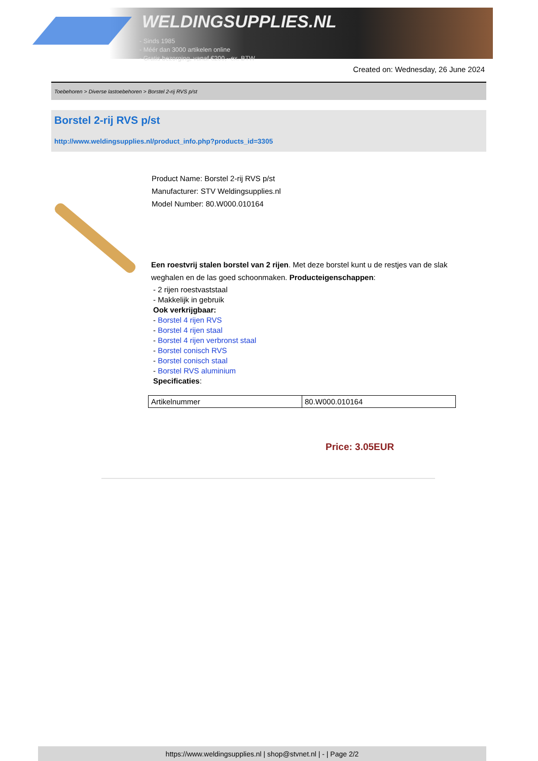WELDINGSUPPLIES.NL
- Sinds 1985
- Méér dan 3000 artikelen online
- Gratis bezorging, vanaf €200,--ex. BTW
Created on: Wednesday, 26 June 2024
Toebehoren > Diverse lastoebehoren > Borstel 2-rij RVS p/st
Borstel 2-rij RVS p/st
http://www.weldingsupplies.nl/product_info.php?products_id=3305
Product Name: Borstel 2-rij RVS p/st
Manufacturer: STV Weldingsupplies.nl
Model Number: 80.W000.010164
Een roestvrij stalen borstel van 2 rijen. Met deze borstel kunt u de restjes van de slak weghalen en de las goed schoonmaken. Producteigenschappen:
- 2 rijen roestvaststaal
- Makkelijk in gebruik
Ook verkrijgbaar:
- Borstel 4 rijen RVS
- Borstel 4 rijen staal
- Borstel 4 rijen verbronst staal
- Borstel conisch RVS
- Borstel conisch staal
- Borstel RVS aluminium
Specificaties:
| Artikelnummer | 80.W000.010164 |
Price: 3.05EUR
https://www.weldingsupplies.nl | shop@stvnet.nl | - | Page 2/2